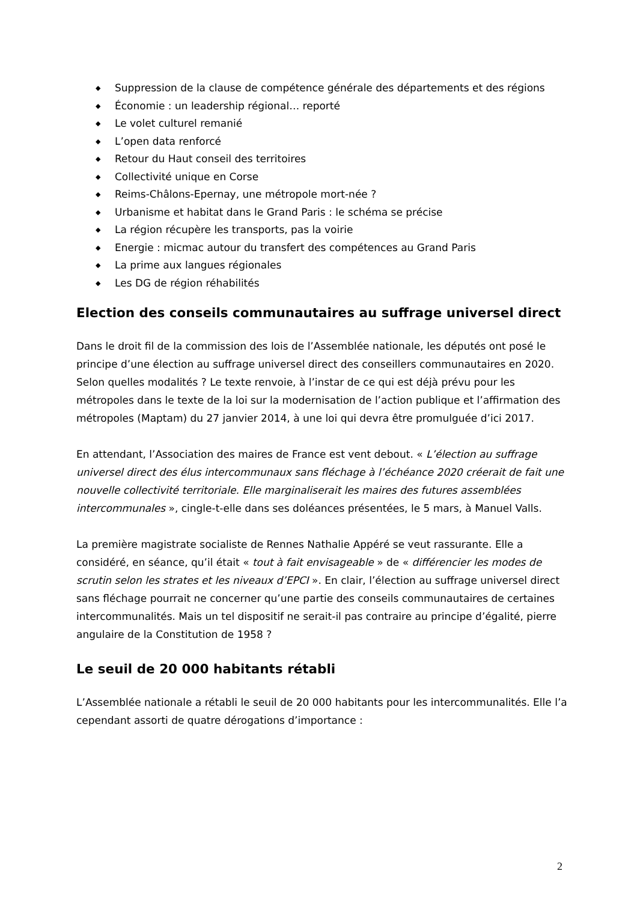◆ Suppression de la clause de compétence générale des départements et des régions
◆ Économie : un leadership régional… reporté
◆ Le volet culturel remanié
◆ L’open data renforcé
◆ Retour du Haut conseil des territoires
◆ Collectivité unique en Corse
◆ Reims-Châlons-Epernay, une métropole mort-née ?
◆ Urbanisme et habitat dans le Grand Paris : le schéma se précise
◆ La région récupère les transports, pas la voirie
◆ Energie : micmac autour du transfert des compétences au Grand Paris
◆ La prime aux langues régionales
◆ Les DG de région réhabilités
Election des conseils communautaires au suffrage universel direct
Dans le droit fil de la commission des lois de l’Assemblée nationale, les députés ont posé le principe d’une élection au suffrage universel direct des conseillers communautaires en 2020. Selon quelles modalités ? Le texte renvoie, à l’instar de ce qui est déjà prévu pour les métropoles dans le texte de la loi sur la modernisation de l’action publique et l’affirmation des métropoles (Maptam) du 27 janvier 2014, à une loi qui devra être promulguée d’ici 2017.
En attendant, l’Association des maires de France est vent debout. « L’élection au suffrage universel direct des élus intercommunaux sans fléchage à l’échéance 2020 créerait de fait une nouvelle collectivité territoriale. Elle marginaliserait les maires des futures assemblées intercommunales », cingle-t-elle dans ses doléances présentées, le 5 mars, à Manuel Valls.
La première magistrate socialiste de Rennes Nathalie Appéré se veut rassurante. Elle a considéré, en séance, qu’il était « tout à fait envisageable » de « différencier les modes de scrutin selon les strates et les niveaux d’EPCI ». En clair, l’élection au suffrage universel direct sans fléchage pourrait ne concerner qu’une partie des conseils communautaires de certaines intercommunalités. Mais un tel dispositif ne serait-il pas contraire au principe d’égalité, pierre angulaire de la Constitution de 1958 ?
Le seuil de 20 000 habitants rétabli
L’Assemblée nationale a rétabli le seuil de 20 000 habitants pour les intercommunalités. Elle l’a cependant assorti de quatre dérogations d’importance :
2